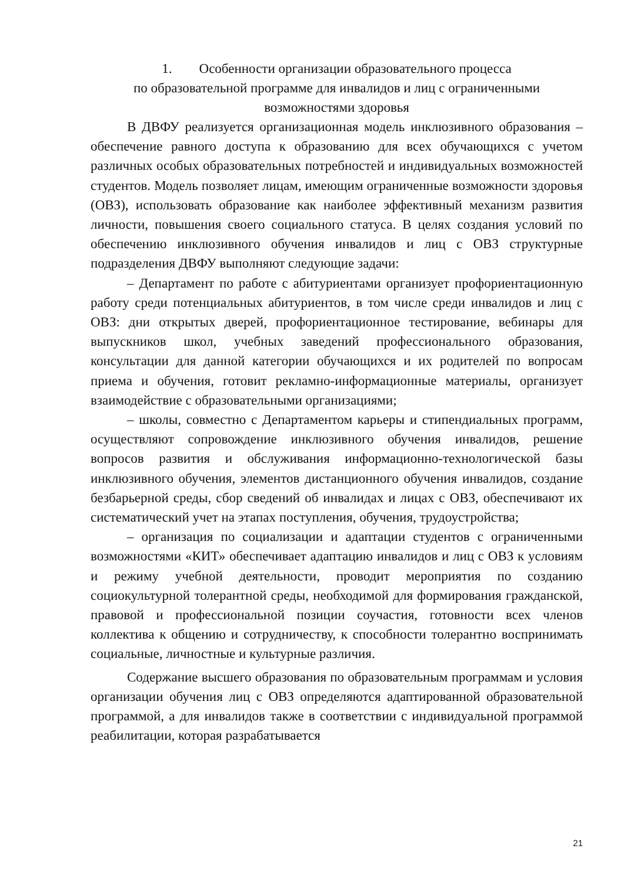1. Особенности организации образовательного процесса
по образовательной программе для инвалидов и лиц с ограниченными возможностями здоровья
В ДВФУ реализуется организационная модель инклюзивного образования – обеспечение равного доступа к образованию для всех обучающихся с учетом различных особых образовательных потребностей и индивидуальных возможностей студентов. Модель позволяет лицам, имеющим ограниченные возможности здоровья (ОВЗ), использовать образование как наиболее эффективный механизм развития личности, повышения своего социального статуса. В целях создания условий по обеспечению инклюзивного обучения инвалидов и лиц с ОВЗ структурные подразделения ДВФУ выполняют следующие задачи:
– Департамент по работе с абитуриентами организует профориентационную работу среди потенциальных абитуриентов, в том числе среди инвалидов и лиц с ОВЗ: дни открытых дверей, профориентационное тестирование, вебинары для выпускников школ, учебных заведений профессионального образования, консультации для данной категории обучающихся и их родителей по вопросам приема и обучения, готовит рекламно-информационные материалы, организует взаимодействие с образовательными организациями;
– школы, совместно с Департаментом карьеры и стипендиальных программ, осуществляют сопровождение инклюзивного обучения инвалидов, решение вопросов развития и обслуживания информационно-технологической базы инклюзивного обучения, элементов дистанционного обучения инвалидов, создание безбарьерной среды, сбор сведений об инвалидах и лицах с ОВЗ, обеспечивают их систематический учет на этапах поступления, обучения, трудоустройства;
– организация по социализации и адаптации студентов с ограниченными возможностями «КИТ» обеспечивает адаптацию инвалидов и лиц с ОВЗ к условиям и режиму учебной деятельности, проводит мероприятия по созданию социокультурной толерантной среды, необходимой для формирования гражданской, правовой и профессиональной позиции соучастия, готовности всех членов коллектива к общению и сотрудничеству, к способности толерантно воспринимать социальные, личностные и культурные различия.
Содержание высшего образования по образовательным программам и условия организации обучения лиц с ОВЗ определяются адаптированной образовательной программой, а для инвалидов также в соответствии с индивидуальной программой реабилитации, которая разрабатывается
21